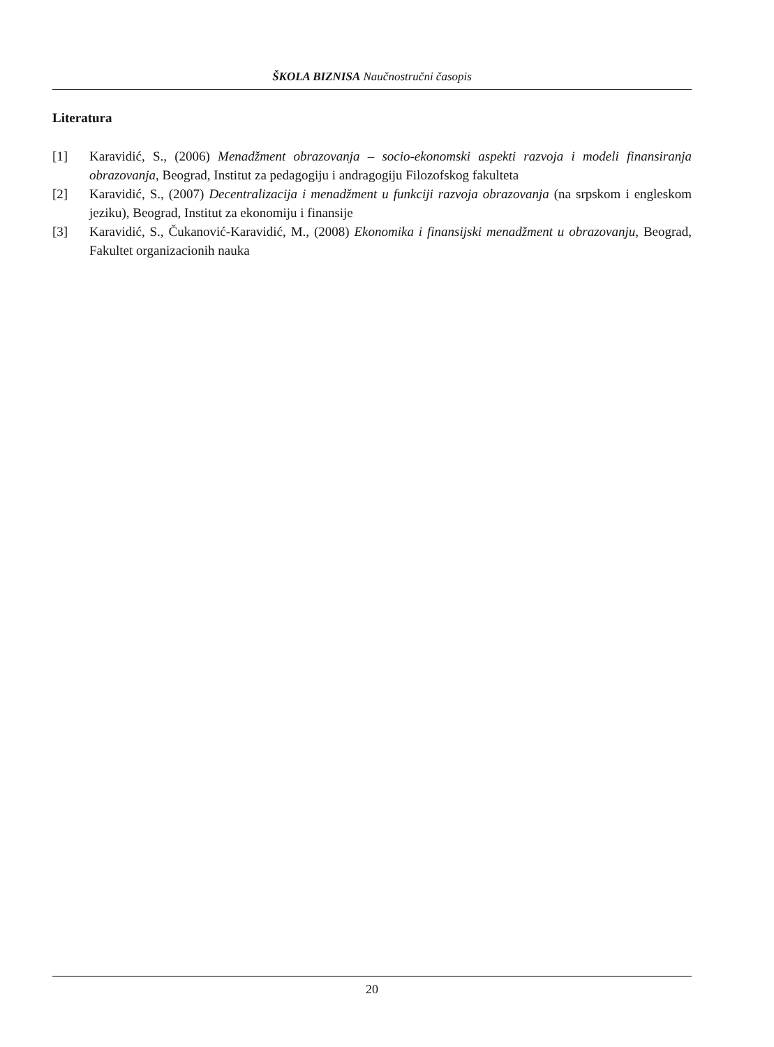ŠKOLA BIZNISA Naučnostručni časopis
Literatura
[1] Karavidić, S., (2006) Menadžment obrazovanja – socio-ekonomski aspekti razvoja i modeli finansiranja obrazovanja, Beograd, Institut za pedagogiju i andragogiju Filozofskog fakulteta
[2] Karavidić, S., (2007) Decentralizacija i menadžment u funkciji razvoja obrazovanja (na srpskom i engleskom jeziku), Beograd, Institut za ekonomiju i finansije
[3] Karavidić, S., Čukanović-Karavidić, M., (2008) Ekonomika i finansijski menadžment u obrazovanju, Beograd, Fakultet organizacionih nauka
20